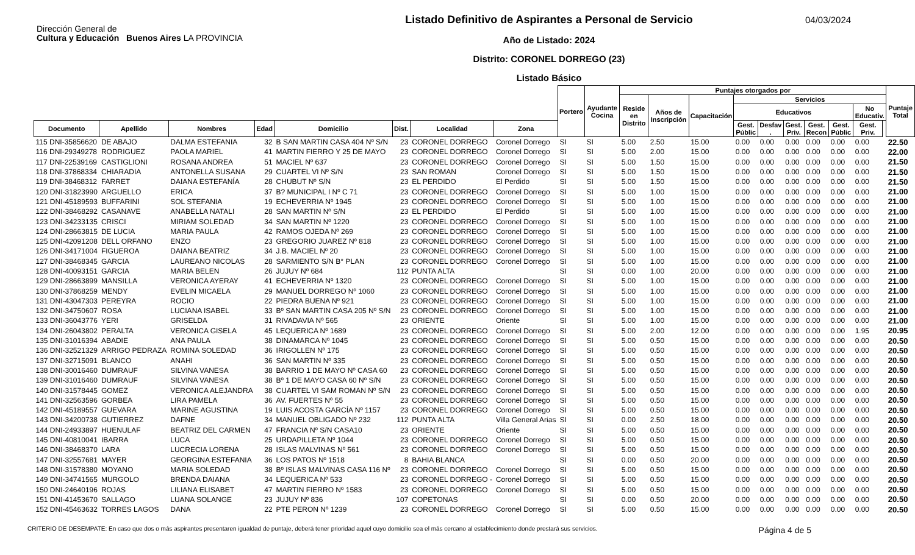Dirección General de
Cultura y Educación Buenos Aires LA PROVINCIA
Listado Definitivo de Aspirantes a Personal de Servicio
Año de Listado: 2024
Distrito: CORONEL DORREGO (23)
Listado Básico
04/03/2024
| | | | | | | | | Portero | Ayudante Cocina | Puntajes otorgados por | | | | | | | | | | Puntaje Total |
| --- | --- | --- | --- | --- | --- | --- | --- | --- | --- | --- | --- | --- | --- | --- | --- | --- | --- | --- | --- | --- |
| | | | | | | | | | | Reside en Distrito | Años de Inscripción | Capacitación | Servicios | | | | | | | |
| | | | | | | | | | | | | | Educativos | | | | | No Educativ. | | |
| | | | | | | | | | | | | | Gest. Públic | Desfav . | Gest. Priv. | Gest. Recon | Gest. Públic | Gest. Priv. | | |
| Documento | Apellido | Nombres | Edad | Domicilio | Dist. | Localidad | Zona | | | | | | | | | | | | | |
| 115 DNI-35856620 | DE ABAJO | DALMA ESTEFANIA | 32 | B SAN MARTIN CASA 404 Nº S/N | 23 | CORONEL DORREGO | Coronel Dorrego | SI | SI | 5.00 | 2.50 | 15.00 | 0.00 | 0.00 | 0.00 | 0.00 | 0.00 | 0.00 | | 22.50 |
| 116 DNI-29349278 | RODRIGUEZ | PAOLA MARIEL | 41 | MARTIN FIERRO Y 25 DE MAYO | 23 | CORONEL DORREGO | Coronel Dorrego | SI | SI | 5.00 | 2.00 | 15.00 | 0.00 | 0.00 | 0.00 | 0.00 | 0.00 | 0.00 | | 22.00 |
| 117 DNI-22539169 | CASTIGLIONI | ROSANA ANDREA | 51 | MACIEL Nº 637 | 23 | CORONEL DORREGO | Coronel Dorrego | SI | SI | 5.00 | 1.50 | 15.00 | 0.00 | 0.00 | 0.00 | 0.00 | 0.00 | 0.00 | | 21.50 |
| 118 DNI-37868334 | CHIARADIA | ANTONELLA SUSANA | 29 | CUARTEL VI Nº S/N | 23 | SAN ROMAN | Coronel Dorrego | SI | SI | 5.00 | 1.50 | 15.00 | 0.00 | 0.00 | 0.00 | 0.00 | 0.00 | 0.00 | | 21.50 |
| 119 DNI-38468312 | FARRET | DAIANA ESTEFANÍA | 28 | CHUBUT Nº S/N | 23 | EL PERDIDO | El Perdido | SI | SI | 5.00 | 1.50 | 15.00 | 0.00 | 0.00 | 0.00 | 0.00 | 0.00 | 0.00 | | 21.50 |
| 120 DNI-31823990 | ARGUELLO | ERICA | 37 | B? MUNICIPAL I Nº C 71 | 23 | CORONEL DORREGO | Coronel Dorrego | SI | SI | 5.00 | 1.00 | 15.00 | 0.00 | 0.00 | 0.00 | 0.00 | 0.00 | 0.00 | | 21.00 |
| 121 DNI-45189593 | BUFFARINI | SOL STEFANIA | 19 | ECHEVERRIA Nº 1945 | 23 | CORONEL DORREGO | Coronel Dorrego | SI | SI | 5.00 | 1.00 | 15.00 | 0.00 | 0.00 | 0.00 | 0.00 | 0.00 | 0.00 | | 21.00 |
| 122 DNI-38468292 | CASANAVE | ANABELLA NATALI | 28 | SAN MARTIN Nº S/N | 23 | EL PERDIDO | El Perdido | SI | SI | 5.00 | 1.00 | 15.00 | 0.00 | 0.00 | 0.00 | 0.00 | 0.00 | 0.00 | | 21.00 |
| 123 DNI-34233135 | CRISCI | MIRIAM SOLEDAD | 34 | SAN MARTIN Nº 1220 | 23 | CORONEL DORREGO | Coronel Dorrego | SI | SI | 5.00 | 1.00 | 15.00 | 0.00 | 0.00 | 0.00 | 0.00 | 0.00 | 0.00 | | 21.00 |
| 124 DNI-28663815 | DE LUCIA | MARIA PAULA | 42 | RAMOS OJEDA Nº 269 | 23 | CORONEL DORREGO | Coronel Dorrego | SI | SI | 5.00 | 1.00 | 15.00 | 0.00 | 0.00 | 0.00 | 0.00 | 0.00 | 0.00 | | 21.00 |
| 125 DNI-42091208 | DELL ORFANO | ENZO | 23 | GREGORIO JUAREZ Nº 818 | 23 | CORONEL DORREGO | Coronel Dorrego | SI | SI | 5.00 | 1.00 | 15.00 | 0.00 | 0.00 | 0.00 | 0.00 | 0.00 | 0.00 | | 21.00 |
| 126 DNI-34171004 | FIGUEROA | DAIANA BEATRIZ | 34 | J.B. MACIEL Nº 20 | 23 | CORONEL DORREGO | Coronel Dorrego | SI | SI | 5.00 | 1.00 | 15.00 | 0.00 | 0.00 | 0.00 | 0.00 | 0.00 | 0.00 | | 21.00 |
| 127 DNI-38468345 | GARCIA | LAUREANO NICOLAS | 28 | SARMIENTO S/N B° PLAN | 23 | CORONEL DORREGO | Coronel Dorrego | SI | SI | 5.00 | 1.00 | 15.00 | 0.00 | 0.00 | 0.00 | 0.00 | 0.00 | 0.00 | | 21.00 |
| 128 DNI-40093151 | GARCIA | MARIA BELEN | 26 | JUJUY Nº 684 | 112 | PUNTA ALTA | | SI | SI | 0.00 | 1.00 | 20.00 | 0.00 | 0.00 | 0.00 | 0.00 | 0.00 | 0.00 | | 21.00 |
| 129 DNI-28663899 | MANSILLA | VERONICA AYERAY | 41 | ECHEVERRIA Nº 1320 | 23 | CORONEL DORREGO | Coronel Dorrego | SI | SI | 5.00 | 1.00 | 15.00 | 0.00 | 0.00 | 0.00 | 0.00 | 0.00 | 0.00 | | 21.00 |
| 130 DNI-37868259 | MENDY | EVELIN MICAELA | 29 | MANUEL DORREGO Nº 1060 | 23 | CORONEL DORREGO | Coronel Dorrego | SI | SI | 5.00 | 1.00 | 15.00 | 0.00 | 0.00 | 0.00 | 0.00 | 0.00 | 0.00 | | 21.00 |
| 131 DNI-43047303 | PEREYRA | ROCIO | 22 | PIEDRA BUENA Nº 921 | 23 | CORONEL DORREGO | Coronel Dorrego | SI | SI | 5.00 | 1.00 | 15.00 | 0.00 | 0.00 | 0.00 | 0.00 | 0.00 | 0.00 | | 21.00 |
| 132 DNI-34750607 | ROSA | LUCIANA ISABEL | 33 | Bº SAN MARTIN CASA 205 Nº S/N | 23 | CORONEL DORREGO | Coronel Dorrego | SI | SI | 5.00 | 1.00 | 15.00 | 0.00 | 0.00 | 0.00 | 0.00 | 0.00 | 0.00 | | 21.00 |
| 133 DNI-36043776 | YERI | GRISELDA | 31 | RIVADAVIA Nº 565 | 23 | ORIENTE | Oriente | SI | SI | 5.00 | 1.00 | 15.00 | 0.00 | 0.00 | 0.00 | 0.00 | 0.00 | 0.00 | | 21.00 |
| 134 DNI-26043802 | PERALTA | VERONICA GISELA | 45 | LEQUERICA Nº 1689 | 23 | CORONEL DORREGO | Coronel Dorrego | SI | SI | 5.00 | 2.00 | 12.00 | 0.00 | 0.00 | 0.00 | 0.00 | 0.00 | 1.95 | | 20.95 |
| 135 DNI-31016394 | ABADIE | ANA PAULA | 38 | DINAMARCA Nº 1045 | 23 | CORONEL DORREGO | Coronel Dorrego | SI | SI | 5.00 | 0.50 | 15.00 | 0.00 | 0.00 | 0.00 | 0.00 | 0.00 | 0.00 | | 20.50 |
| 136 DNI-32521329 | ARRIGO PEDRAZA | ROMINA SOLEDAD | 36 | IRIGOLLEN Nº 175 | 23 | CORONEL DORREGO | Coronel Dorrego | SI | SI | 5.00 | 0.50 | 15.00 | 0.00 | 0.00 | 0.00 | 0.00 | 0.00 | 0.00 | | 20.50 |
| 137 DNI-32715091 | BLANCO | ANAHI | 36 | SAN MARTIN Nº 335 | 23 | CORONEL DORREGO | Coronel Dorrego | SI | SI | 5.00 | 0.50 | 15.00 | 0.00 | 0.00 | 0.00 | 0.00 | 0.00 | 0.00 | | 20.50 |
| 138 DNI-30016460 | DUMRAUF | SILVINA VANESA | 38 | BARRIO 1 DE MAYO Nº CASA 60 | 23 | CORONEL DORREGO | Coronel Dorrego | SI | SI | 5.00 | 0.50 | 15.00 | 0.00 | 0.00 | 0.00 | 0.00 | 0.00 | 0.00 | | 20.50 |
| 139 DNI-31016460 | DUMRAUF | SILVINA VANESA | 38 | Bº 1 DE MAYO CASA 60 Nº S/N | 23 | CORONEL DORREGO | Coronel Dorrego | SI | SI | 5.00 | 0.50 | 15.00 | 0.00 | 0.00 | 0.00 | 0.00 | 0.00 | 0.00 | | 20.50 |
| 140 DNI-31578445 | GOMEZ | VERONICA ALEJANDRA | 38 | CUARTEL VI SAM ROMAN Nº S/N | 23 | CORONEL DORREGO | Coronel Dorrego | SI | SI | 5.00 | 0.50 | 15.00 | 0.00 | 0.00 | 0.00 | 0.00 | 0.00 | 0.00 | | 20.50 |
| 141 DNI-32563596 | GORBEA | LIRA PAMELA | 36 | AV. FUERTES Nº 55 | 23 | CORONEL DORREGO | Coronel Dorrego | SI | SI | 5.00 | 0.50 | 15.00 | 0.00 | 0.00 | 0.00 | 0.00 | 0.00 | 0.00 | | 20.50 |
| 142 DNI-45189557 | GUEVARA | MARINE AGUSTINA | 19 | LUIS ACOSTA GARCÍA Nº 1157 | 23 | CORONEL DORREGO | Coronel Dorrego | SI | SI | 5.00 | 0.50 | 15.00 | 0.00 | 0.00 | 0.00 | 0.00 | 0.00 | 0.00 | | 20.50 |
| 143 DNI-34200738 | GUTIERREZ | DAFNE | 34 | MANUEL OBLIGADO Nº 232 | 112 | PUNTA ALTA | Villa General Arias | SI | SI | 0.00 | 2.50 | 18.00 | 0.00 | 0.00 | 0.00 | 0.00 | 0.00 | 0.00 | | 20.50 |
| 144 DNI-24933897 | HUENULAF | BEATRIZ DEL CARMEN | 47 | FRANCIA Nº S/N CASA10 | 23 | ORIENTE | Oriente | SI | SI | 5.00 | 0.50 | 15.00 | 0.00 | 0.00 | 0.00 | 0.00 | 0.00 | 0.00 | | 20.50 |
| 145 DNI-40810041 | IBARRA | LUCA | 25 | URDAPILLETA Nº 1044 | 23 | CORONEL DORREGO | Coronel Dorrego | SI | SI | 5.00 | 0.50 | 15.00 | 0.00 | 0.00 | 0.00 | 0.00 | 0.00 | 0.00 | | 20.50 |
| 146 DNI-38468370 | LARA | LUCRECIA LORENA | 28 | ISLAS MALVINAS Nº 561 | 23 | CORONEL DORREGO | Coronel Dorrego | SI | SI | 5.00 | 0.50 | 15.00 | 0.00 | 0.00 | 0.00 | 0.00 | 0.00 | 0.00 | | 20.50 |
| 147 DNI-32557681 | MAYER | GEORGINA ESTEFANIA | 36 | LOS PATOS Nº 1518 | 8 | BAHIA BLANCA | | SI | SI | 0.00 | 0.50 | 20.00 | 0.00 | 0.00 | 0.00 | 0.00 | 0.00 | 0.00 | | 20.50 |
| 148 DNI-31578380 | MOYANO | MARIA SOLEDAD | 38 | Bº ISLAS MALVINAS CASA 116 Nº | 23 | CORONEL DORREGO | Coronel Dorrego | SI | SI | 5.00 | 0.50 | 15.00 | 0.00 | 0.00 | 0.00 | 0.00 | 0.00 | 0.00 | | 20.50 |
| 149 DNI-34741565 | MURGOLO | BRENDA DAIANA | 34 | LEQUERICA Nº 533 | 23 | CORONEL DORREGO - | Coronel Dorrego | SI | SI | 5.00 | 0.50 | 15.00 | 0.00 | 0.00 | 0.00 | 0.00 | 0.00 | 0.00 | | 20.50 |
| 150 DNI-24640196 | ROJAS | LILIANA ELISABET | 47 | MARTIN FIERRO Nº 1583 | 23 | CORONEL DORREGO | Coronel Dorrego | SI | SI | 5.00 | 0.50 | 15.00 | 0.00 | 0.00 | 0.00 | 0.00 | 0.00 | 0.00 | | 20.50 |
| 151 DNI-41453670 | SALLAGO | LUANA SOLANGE | 23 | JUJUY Nº 836 | 107 | COPETONAS | | SI | SI | 0.00 | 0.50 | 20.00 | 0.00 | 0.00 | 0.00 | 0.00 | 0.00 | 0.00 | | 20.50 |
| 152 DNI-45463632 | TORRES LAGOS | DANA | 22 | PTE PERON Nº 1239 | 23 | CORONEL DORREGO | Coronel Dorrego | SI | SI | 5.00 | 0.50 | 15.00 | 0.00 | 0.00 | 0.00 | 0.00 | 0.00 | 0.00 | | 20.50 |
CRITERIO DE DESEMPATE: En caso que dos o más aspirantes presentaren igualdad de puntaje, deberá tener prioridad aquel cuyo domicilio sea el más cercano al establecimiento donde prestará sus servicios. Página 4 de 5